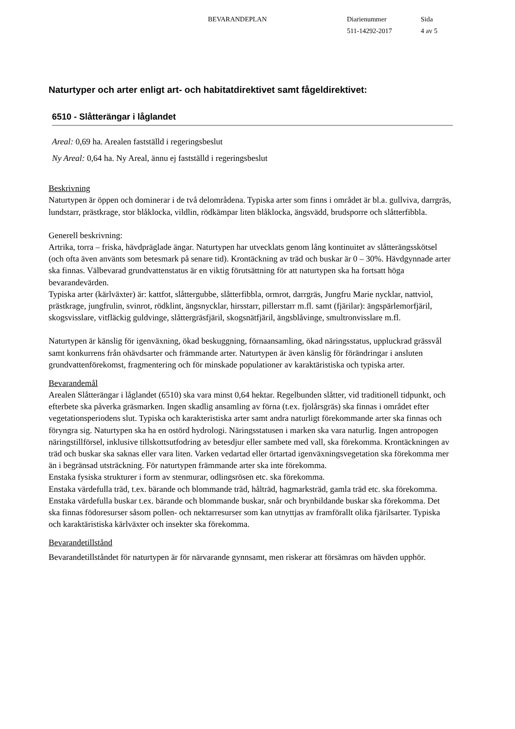BEVARANDEPLAN Diarienummer
511-14292-2017
Sida
4 av 5
Naturtyper och arter enligt art- och habitatdirektivet samt fågeldirektivet:
6510 - Slåtterängar i låglandet
Areal: 0,69 ha. Arealen fastställd i regeringsbeslut
Ny Areal: 0,64 ha. Ny Areal, ännu ej fastställd i regeringsbeslut
Beskrivning
Naturtypen är öppen och dominerar i de två delområdena. Typiska arter som finns i området är bl.a. gullviva, darrgräs, lundstarr, prästkrage, stor blåklocka, vildlin, rödkämpar liten blåklocka, ängsvädd, brudsporre och slåtterfibbla.
Generell beskrivning:
Artrika, torra – friska, hävdpräglade ängar. Naturtypen har utvecklats genom lång kontinuitet av slåtterängsskötsel (och ofta även använts som betesmark på senare tid). Krontäckning av träd och buskar är 0 – 30%. Hävdgynnade arter ska finnas. Välbevarad grundvattenstatus är en viktig förutsättning för att naturtypen ska ha fortsatt höga bevarandevärden.
Typiska arter (kärlväxter) är: kattfot, slåttergubbe, slåtterfibbla, ormrot, darrgräs, Jungfru Marie nycklar, nattviol, prästkrage, jungfrulin, svinrot, rödklint, ängsnycklar, hirsstarr, pillerstarr m.fl. samt (fjärilar): ängspärlemorfjäril, skogsvisslare, vitfläckig guldvinge, slåttergräsfjäril, skogsnätfjäril, ängsblåvinge, smultronvisslare m.fl.
Naturtypen är känslig för igenväxning, ökad beskuggning, förnaansamling, ökad näringsstatus, uppluckrad grässvål samt konkurrens från ohävdsarter och främmande arter. Naturtypen är även känslig för förändringar i ansluten grundvattenförekomst, fragmentering och för minskade populationer av karaktäristiska och typiska arter.
Bevarandemål
Arealen Slåtterängar i låglandet (6510) ska vara minst 0,64 hektar. Regelbunden slåtter, vid traditionell tidpunkt, och efterbete ska påverka gräsmarken. Ingen skadlig ansamling av förna (t.ex. fjolårsgräs) ska finnas i området efter vegetationsperiodens slut. Typiska och karakteristiska arter samt andra naturligt förekommande arter ska finnas och föryngra sig. Naturtypen ska ha en ostörd hydrologi. Näringsstatusen i marken ska vara naturlig. Ingen antropogen näringstillförsel, inklusive tillskottsutfodring av betesdjur eller sambete med vall, ska förekomma. Krontäckningen av träd och buskar ska saknas eller vara liten. Varken vedartad eller örtartad igenväxningsvegetation ska förekomma mer än i begränsad utsträckning. För naturtypen främmande arter ska inte förekomma.
Enstaka fysiska strukturer i form av stenmurar, odlingsrösen etc. ska förekomma.
Enstaka värdefulla träd, t.ex. bärande och blommande träd, hålträd, hagmarksträd, gamla träd etc. ska förekomma. Enstaka värdefulla buskar t.ex. bärande och blommande buskar, snår och brynbildande buskar ska förekomma. Det ska finnas födoresurser såsom pollen- och nektarresurser som kan utnyttjas av framförallt olika fjärilsarter. Typiska och karaktäristiska kärlväxter och insekter ska förekomma.
Bevarandetillstånd
Bevarandetillståndet för naturtypen är för närvarande gynnsamt, men riskerar att försämras om hävden upphör.